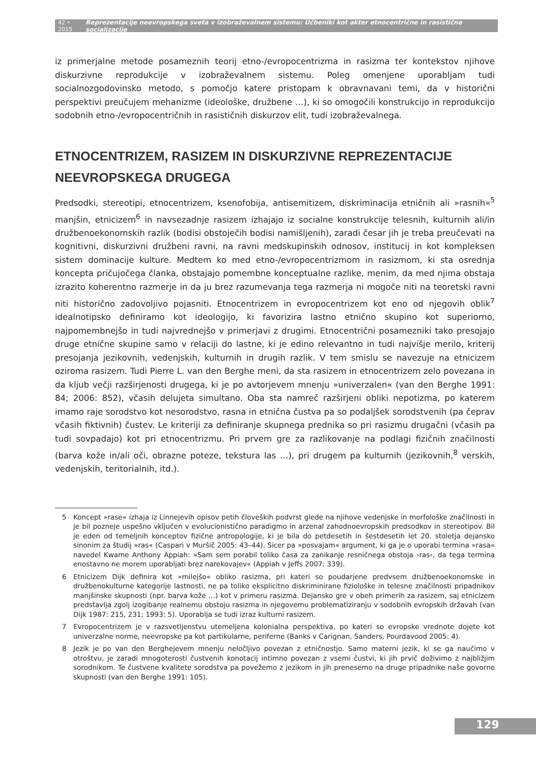42 • 2015 Reprezentacije neevropskega sveta v izobraževalnem sistemu: Učbeniki kot akter etnocentrične in rasistične socializacije
iz primerjalne metode posameznih teorij etno-/evropocentrizma in rasizma ter kontekstov njihove diskurzivne reprodukcije v izobraževalnem sistemu. Poleg omenjene uporabljam tudi socialnozgodovinsko metodo, s pomočjo katere pristopam k obravnavani temi, da v historični perspektivi preučujem mehanizme (ideološke, družbene …), ki so omogočili konstrukcijo in reprodukcijo sodobnih etno-/evropocentričnih in rasističnih diskurzov elit, tudi izobraževalnega.
ETNOCENTRIZEM, RASIZEM IN DISKURZIVNE REPREZENTACIJE NEEVROPSKEGA DRUGEGA
Predsodki, stereotipi, etnocentrizem, ksenofobija, antisemitizem, diskriminacija etničnih ali »rasnih«<sup>5</sup> manjšin, etnicizem<sup>6</sup> in navsezadnje rasizem izhajajo iz socialne konstrukcije telesnih, kulturnih ali/in družbenoekonomskih razlik (bodisi obstoječih bodisi namišljenih), zaradi česar jih je treba preučevati na kognitivni, diskurzivni družbeni ravni, na ravni medskupinskih odnosov, institucij in kot kompleksen sistem dominacije kulture. Medtem ko med etno-/evropocentrizmom in rasizmom, ki sta osrednja koncepta pričujočega članka, obstajajo pomembne konceptualne razlike, menim, da med njima obstaja izrazito koherentno razmerje in da ju brez razumevanja tega razmerja ni mogoče niti na teoretski ravni niti historično zadovoljivo pojasniti. Etnocentrizem in evropocentrizem kot eno od njegovih oblik<sup>7</sup> idealnotipsko definiramo kot ideologijo, ki favorizira lastno etnično skupino kot superiorno, najpomembnejšo in tudi najvrednejšo v primerjavi z drugimi. Etnocentrični posamezniki tako presojajo druge etnične skupine samo v relaciji do lastne, ki je edino relevantno in tudi najvišje merilo, kriterij presojanja jezikovnih, vedenjskih, kulturnih in drugih razlik. V tem smislu se navezuje na etnicizem oziroma rasizem. Tudi Pierre L. van den Berghe meni, da sta rasizem in etnocentrizem zelo povezana in da kljub večji razširjenosti drugega, ki je po avtorjevem mnenju »univerzalen« (van den Berghe 1991: 84; 2006: 852), včasih delujeta simultano. Oba sta namreč razširjeni obliki nepotizma, po katerem imamo raje sorodstvo kot nesorodstvo, rasna in etnična čustva pa so podaljšek sorodstvenih (pa čeprav včasih fiktivnih) čustev. Le kriteriji za definiranje skupnega prednika so pri rasizmu drugačni (včasih pa tudi sovpadajo) kot pri etnocentrizmu. Pri prvem gre za razlikovanje na podlagi fizičnih značilnosti (barva kože in/ali oči, obrazne poteze, tekstura las …), pri drugem pa kulturnih (jezikovnih,<sup>8</sup> verskih, vedenjskih, teritorialnih, itd.).
5 Koncept »rase« izhaja iz Linnejevih opisov petih človeških podvrst glede na njihove vedenjske in morfološke značilnosti in je bil pozneje uspešno vključen v evolucionistično paradigmo in arzenal zahodnoevropskih predsodkov in stereotipov. Bil je eden od temeljnih konceptov fizične antropologije, ki je bila do petdesetih in šestdesetih let 20. stoletja dejansko sinonim za študij »ras« (Caspari v Muršič 2005: 43–44). Sicer pa »posvajam« argument, ki ga je o uporabi termina »rasa« navedel Kwame Anthony Appiah: »Sam sem porabil toliko časa za zanikanje resničnega obstoja ›ras‹, da tega termina enostavno ne morem uporabljati brez narekovajev« (Appiah v Jeffs 2007: 339).
6 Etnicizem Dijk definira kot »milejšo« obliko rasizma, pri kateri so poudarjene predvsem družbenoekonomske in družbenokulturne kategorije lastnosti, ne pa toliko eksplicitno diskriminirane fiziološke in telesne značilnosti pripadnikov manjšinske skupnosti (npr. barva kože …) kot v primeru rasizma. Dejansko gre v obeh primerih za rasizem, saj etnicizem predstavlja zgolj izogibanje realnemu obstoju rasizma in njegovemu problematiziranju v sodobnih evropskih državah (van Dijk 1987: 215, 231; 1993: 5). Uporablja se tudi izraz kulturni rasizem.
7 Evropocentrizem je v razsvetljenstvu utemeljena kolonialna perspektiva, po kateri so evropske vrednote dojete kot univerzalne norme, neevropske pa kot partikularne, periferne (Banks v Carignan, Sanders, Pourdavood 2005: 4).
8 Jezik je po van den Berghejevem mnenju neločljivo povezan z etničnostjo. Samo materni jezik, ki se ga naučimo v otroštvu, je zaradi mnogoterosti čustvenih konotacij intimno povezan z vsemi čustvi, ki jih prvič doživimo z najbližjim sorodnikom. Te čustvene kvalitete sorodstva pa povežemo z jezikom in jih prenesemo na druge pripadnike naše govorne skupnosti (van den Berghe 1991: 105).
129